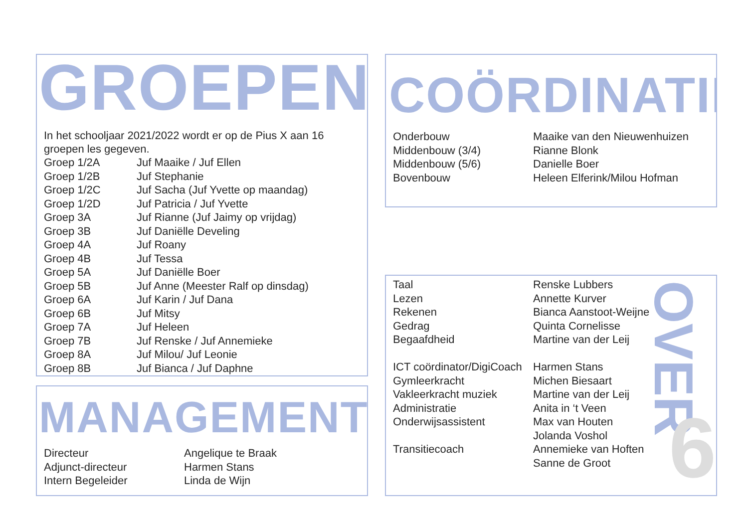GROEPEN
In het schooljaar 2021/2022 wordt er op de Pius X aan 16
groepen les gegeven.
| Groep 1/2A | Juf Maaike / Juf Ellen |
| Groep 1/2B | Juf Stephanie |
| Groep 1/2C | Juf Sacha (Juf Yvette op maandag) |
| Groep 1/2D | Juf Patricia / Juf Yvette |
| Groep 3A | Juf Rianne (Juf Jaimy op vrijdag) |
| Groep 3B | Juf Daniëlle Develing |
| Groep 4A | Juf Roany |
| Groep 4B | Juf Tessa |
| Groep 5A | Juf Daniëlle Boer |
| Groep 5B | Juf Anne (Meester Ralf op dinsdag) |
| Groep 6A | Juf Karin / Juf Dana |
| Groep 6B | Juf Mitsy |
| Groep 7A | Juf Heleen |
| Groep 7B | Juf Renske / Juf Annemieke |
| Groep 8A | Juf Milou/ Juf Leonie |
| Groep 8B | Juf Bianca / Juf Daphne |
COÖRDINATIE
| Onderbouw | Maaike van den Nieuwenhuizen |
| Middenbouw (3/4) | Rianne Blonk |
| Middenbouw (5/6) | Danielle Boer |
| Bovenbouw | Heleen Elferink/Milou Hofman |
MANAGEMENT
| Directeur | Angelique te Braak |
| Adjunct-directeur | Harmen Stans |
| Intern Begeleider | Linda de Wijn |
| Taal | Renske Lubbers |
| Lezen | Annette Kurver |
| Rekenen | Bianca Aanstoot-Weijne |
| Gedrag | Quinta Cornelisse |
| Begaafdheid | Martine van der Leij |
| ICT coördinator/DigiCoach | Harmen Stans |
| Gymleerkracht | Michen Biesaart |
| Vakleerkracht muziek | Martine van der Leij |
| Administratie | Anita in ‘t Veen |
| Onderwijsassistent | Max van Houten |
| | Jolanda Voshol |
| Transitiecoach | Annemieke van Hoften |
| | Sanne de Groot |
OVER
6